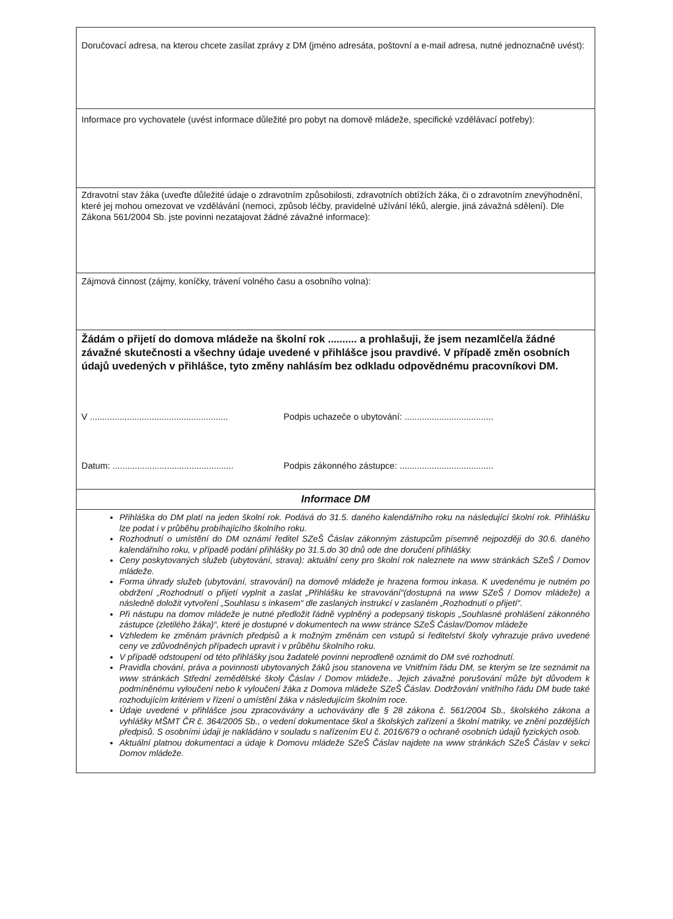Doručovací adresa, na kterou chcete zasílat zprávy z DM (jméno adresáta, poštovní a e-mail adresa, nutné jednoznačně uvést):
Informace pro vychovatele (uvést informace důležité pro pobyt na domově mládeže, specifické vzdělávací potřeby):
Zdravotní stav žáka (uveďte důležité údaje o zdravotním způsobilosti, zdravotních obtížích žáka, či o zdravotním znevýhodnění, které jej mohou omezovat ve vzdělávání (nemoci, způsob léčby, pravidelné užívání léků, alergie, jiná závažná sdělení). Dle Zákona 561/2004 Sb. jste povinni nezatajovat žádné závažné informace):
Zájmová činnost (zájmy, koníčky, trávení volného času a osobního volna):
Žádám o přijetí do domova mládeže na školní rok .......... a prohlašuji, že jsem nezamlčel/a žádné závažné skutečnosti a všechny údaje uvedené v přihlášce jsou pravdivé. V případě změn osobních údajů uvedených v přihlášce, tyto změny nahlásím bez odkladu odpovědnému pracovníkovi DM.
V ........................................................
Podpis uchazeče o ubytování: ....................................
Datum: .................................................
Podpis zákonného zástupce: ......................................
Informace DM
Přihláška do DM platí na jeden školní rok. Podává do 31.5. daného kalendářního roku na následující školní rok. Přihlášku lze podat i v průběhu probíhajícího školního roku.
Rozhodnutí o umístění do DM oznámí ředitel SZeŠ Čáslav zákonným zástupcům písemně nejpozději do 30.6. daného kalendářního roku, v případě podání přihlášky po 31.5.do 30 dnů ode dne doručení přihlášky.
Ceny poskytovaných služeb (ubytování, strava): aktuální ceny pro školní rok naleznete na www stránkách SZeŠ / Domov mládeže.
Forma úhrady služeb (ubytování, stravování) na domově mládeže je hrazena formou inkasa. K uvedenému je nutném po obdržení „Rozhodnutí o přijetí vyplnit a zaslat „Přihlášku ke stravování“(dostupná na www SZeŠ / Domov mládeže) a následně doložit vytvoření „Souhlasu s inkasem“ dle zaslaných instrukcí v zaslaném „Rozhodnutí o přijetí“.
Při nástupu na domov mládeže je nutné předložit řádně vyplněný a podepsaný tiskopis „Souhlasné prohlášení zákonného zástupce (zletilého žáka)“, které je dostupné v dokumentech na www stránce SZeŠ Čáslav/Domov mládeže
Vzhledem ke změnám právních předpisů a k možným změnám cen vstupů si ředitelství školy vyhrazuje právo uvedené ceny ve zdůvodněných případech upravit i v průběhu školního roku.
V případě odstoupení od této přihlášky jsou žadatelé povinni neprodleně oznámit do DM své rozhodnutí.
Pravidla chování, práva a povinnosti ubytovaných žáků jsou stanovena ve Vnitřním řádu DM, se kterým se lze seznámit na www stránkách Střední zemědělské školy Čáslav / Domov mládeže.. Jejich závažné porušování může být důvodem k podmíněnému vyloučení nebo k vyloučení žáka z Domova mládeže SZeŠ Čáslav. Dodržování vnitřního řádu DM bude také rozhodujícím kritériem v řízení o umístění žáka v následujícím školním roce.
Údaje uvedené v přihlášce jsou zpracovávány a uchovávány dle § 28 zákona č. 561/2004 Sb., školského zákona a vyhlášky MŠMT ČR č. 364/2005 Sb., o vedení dokumentace škol a školských zařízení a školní matriky, ve znění pozdějších předpisů. S osobními údaji je nakládáno v souladu s nařízením EU č. 2016/679 o ochraně osobních údajů fyzických osob.
Aktuální platnou dokumentaci a údaje k Domovu mládeže SZeŠ Čáslav najdete na www stránkách SZeŠ Čáslav v sekci Domov mládeže.